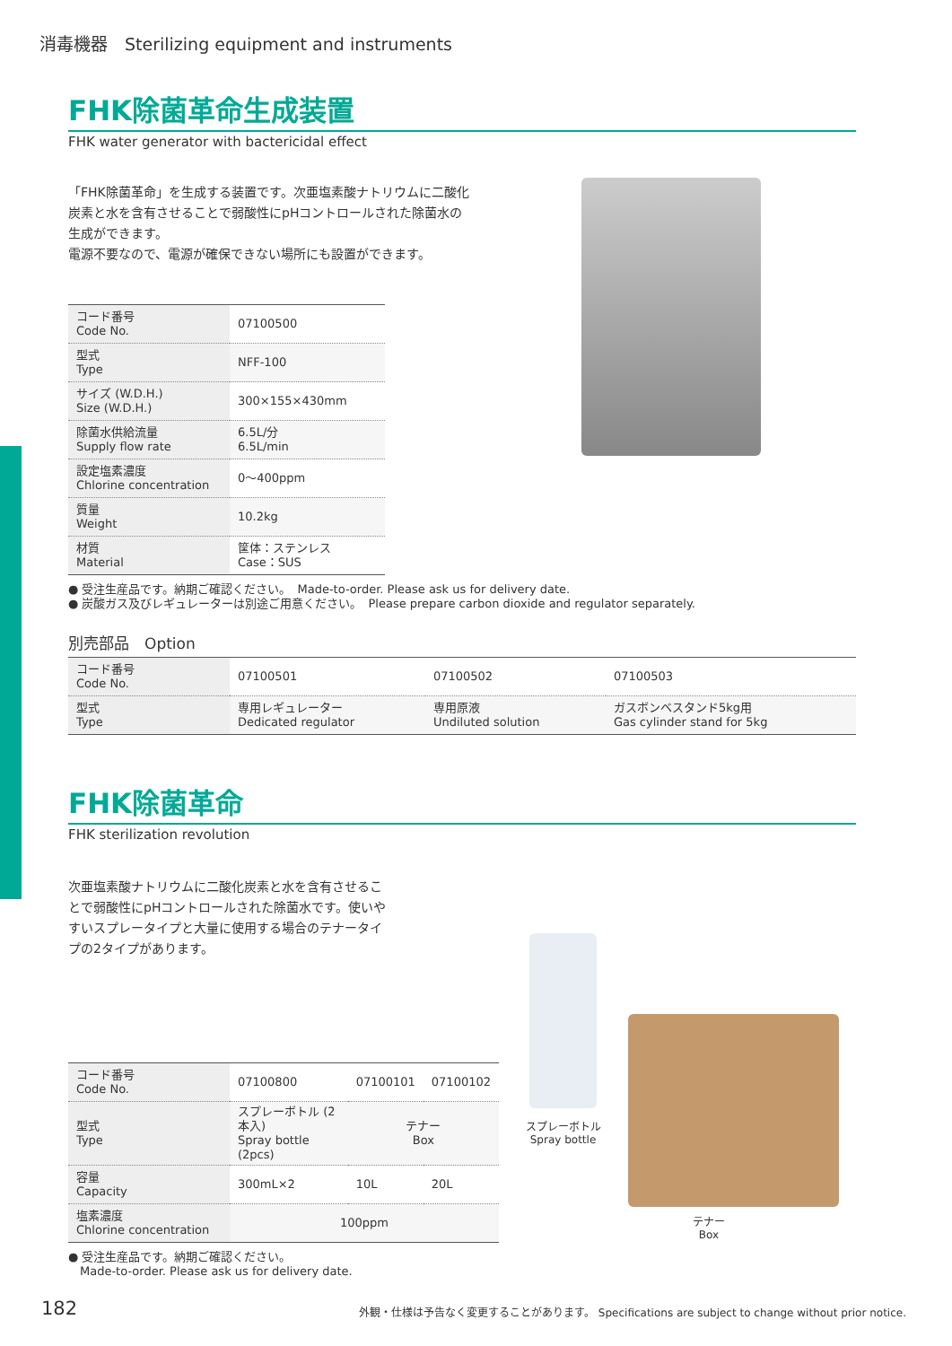消毒機器　Sterilizing equipment and instruments
FHK除菌革命生成装置
FHK water generator with bactericidal effect
「FHK除菌革命」を生成する装置です。次亜塩素酸ナトリウムに二酸化炭素と水を含有させることで弱酸性にpHコントロールされた除菌水の生成ができます。
電源不要なので、電源が確保できない場所にも設置ができます。
| コード番号 Code No. | 07100500 |
| 型式 Type | NFF-100 |
| サイズ (W.D.H.) Size (W.D.H.) | 300×155×430mm |
| 除菌水供給流量 Supply flow rate | 6.5L/分 6.5L/min |
| 設定塩素濃度 Chlorine concentration | 0～400ppm |
| 質量 Weight | 10.2kg |
| 材質 Material | 筐体：ステンレス Case：SUS |
● 受注生産品です。納期ご確認ください。　Made-to-order. Please ask us for delivery date.
● 炭酸ガス及びレギュレーターは別途ご用意ください。　Please prepare carbon dioxide and regulator separately.
別売部品　Option
| コード番号 Code No. | 07100501 | 07100502 | 07100503 |
| 型式 Type | 専用レギュレーター Dedicated regulator | 専用原液 Undiluted solution | ガスボンベスタンド5kg用 Gas cylinder stand for 5kg |
FHK除菌革命
FHK sterilization revolution
次亜塩素酸ナトリウムに二酸化炭素と水を含有させることで弱酸性にpHコントロールされた除菌水です。使いやすいスプレータイプと大量に使用する場合のテナータイプの2タイプがあります。
| コード番号 Code No. | 07100800 | 07100101 | 07100102 |
| 型式 Type | スプレーボトル (2本入) Spray bottle (2pcs) | テナー Box | |
| 容量 Capacity | 300mL×2 | 10L | 20L |
| 塩素濃度 Chlorine concentration | 100ppm | | |
● 受注生産品です。納期ご確認ください。
　Made-to-order. Please ask us for delivery date.
スプレーボトル
Spray bottle
テナー
Box
182 外観・仕様は予告なく変更することがあります。 Specifications are subject to change without prior notice.